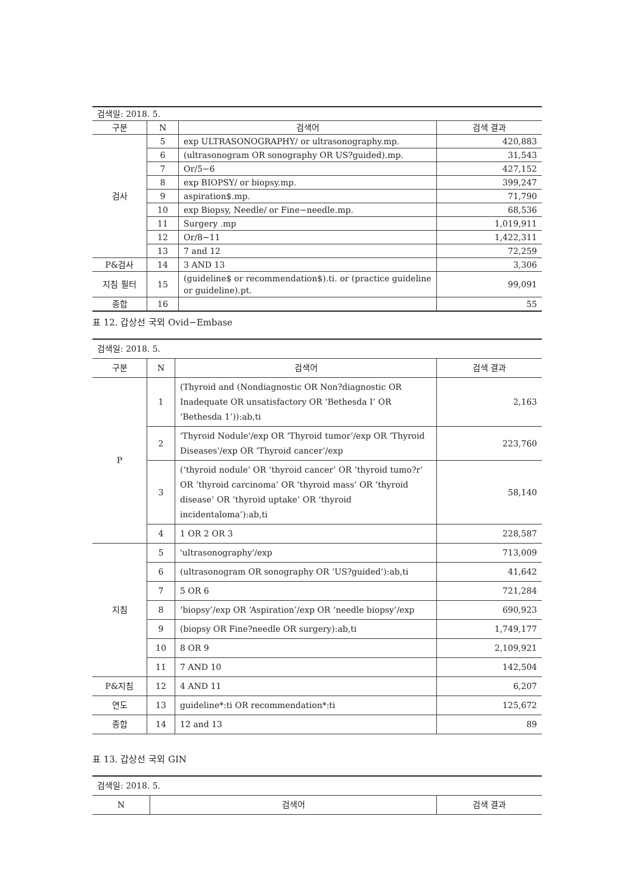| 검색일: 2018. 5. | | | |
| 구분 | N | 검색어 | 검색 결과 |
| 검사 | 5 | exp ULTRASONOGRAPHY/ or ultrasonography.mp. | 420,883 |
| | 6 | (ultrasonogram OR sonography OR US?guided).mp. | 31,543 |
| | 7 | Or/5−6 | 427,152 |
| | 8 | exp BIOPSY/ or biopsy.mp. | 399,247 |
| | 9 | aspiration$.mp. | 71,790 |
| | 10 | exp Biopsy, Needle/ or Fine−needle.mp. | 68,536 |
| | 11 | Surgery .mp | 1,019,911 |
| | 12 | Or/8−11 | 1,422,311 |
| | 13 | 7 and 12 | 72,259 |
| P&검사 | 14 | 3 AND 13 | 3,306 |
| 지침 필터 | 15 | (guideline$ or recommendation$).ti. or (practice guideline or guideline).pt. | 99,091 |
| 종합 | 16 | | 55 |
표 12. 갑상선 국외 Ovid−Embase
| 검색일: 2018. 5. | | | |
| 구분 | N | 검색어 | 검색 결과 |
| P | 1 | (Thyroid and (Nondiagnostic OR Non?diagnostic OR Inadequate OR unsatisfactory OR ‘Bethesda I’ OR ‘Bethesda 1’)):ab,ti | 2,163 |
| | 2 | 'Thyroid Nodule'/exp OR ‘Thyroid tumor’/exp OR ‘Thyroid Diseases’/exp OR ‘Thyroid cancer’/exp | 223,760 |
| | 3 | (‘thyroid nodule’ OR ‘thyroid cancer’ OR ‘thyroid tumo?r’ OR ‘thyroid carcinoma’ OR ‘thyroid mass’ OR ‘thyroid disease’ OR ‘thyroid uptake’ OR ‘thyroid incidentaloma’):ab,ti | 58,140 |
| | 4 | 1 OR 2 OR 3 | 228,587 |
| 지침 | 5 | 'ultrasonography'/exp | 713,009 |
| | 6 | (ultrasonogram OR sonography OR ‘US?guided’):ab,ti | 41,642 |
| | 7 | 5 OR 6 | 721,284 |
| | 8 | ‘biopsy’/exp OR ‘Aspiration’/exp OR ‘needle biopsy’/exp | 690,923 |
| | 9 | (biopsy OR Fine?needle OR surgery):ab,ti | 1,749,177 |
| | 10 | 8 OR 9 | 2,109,921 |
| | 11 | 7 AND 10 | 142,504 |
| P&지침 | 12 | 4 AND 11 | 6,207 |
| 연도 | 13 | guideline*:ti OR recommendation*:ti | 125,672 |
| 종합 | 14 | 12 and 13 | 89 |
표 13. 갑상선 국외 GIN
| 검색일: 2018. 5. | | |
| N | 검색어 | 검색 결과 |